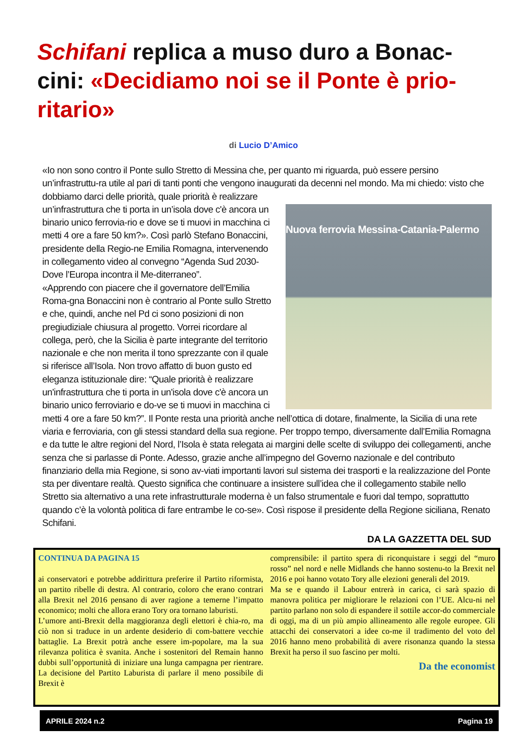Schifani replica a muso duro a Bonac-cini: «Decidiamo noi se il Ponte è prio-ritario»
di Lucio D’Amico
«Io non sono contro il Ponte sullo Stretto di Messina che, per quanto mi riguarda, può essere persino un’infrastruttu-ra utile al pari di tanti ponti che vengono inaugurati da decenni nel mondo. Ma mi chiedo: visto che dobbiamo darci
Nuova ferrovia Messina-Catania-Palermo
delle priorità, quale priorità è realizzare un’infrastruttura che ti porta in un’isola dove c'è ancora un binario unico ferrovia-rio e dove se ti muovi in macchina ci metti 4 ore a fare 50 km?». Così parlò Stefano Bonaccini, presidente della Regio-ne Emilia Romagna, intervenendo in collegamento video al convegno “Agenda Sud 2030-Dove l’Europa incontra il Me-diterraneo”.
«Apprendo con piacere che il governatore dell’Emilia Roma-gna Bonaccini non è contrario al Ponte sullo Stretto e che, quindi, anche nel Pd ci sono posizioni di non pregiudiziale chiusura al progetto. Vorrei ricordare al collega, però, che la Sicilia è parte integrante del territorio nazionale e che non merita il tono sprezzante con il quale si riferisce all’Isola. Non trovo affatto di buon gusto ed eleganza istituzionale dire: “Quale priorità è realizzare un'infrastruttura che ti porta in un'isola dove c'è ancora un binario unico ferroviario e do-ve se ti muovi in macchina ci metti 4 ore a fare 50 km?”. Il Ponte resta una priorità anche nell’ottica di dotare, finalmente, la Sicilia di una rete viaria e ferroviaria, con gli stessi standard della sua regione. Per troppo tempo, diversamente dall’Emilia Romagna e da tutte le altre regioni del Nord, l’Isola è stata relegata ai margini delle scelte di sviluppo dei collegamenti, anche senza che si parlasse di Ponte. Adesso, grazie anche all’impegno del Governo nazionale e del contributo finanziario della mia Regione, si sono av-viati importanti lavori sul sistema dei trasporti e la realizzazione del Ponte sta per diventare realtà. Questo significa che continuare a insistere sull’idea che il collegamento stabile nello Stretto sia alternativo a una rete infrastrutturale moderna è un falso strumentale e fuori dal tempo, soprattutto quando c’è la volontà politica di fare entrambe le co-se». Così rispose il presidente della Regione siciliana, Renato Schifani.
DA LA GAZZETTA DEL SUD
CONTINUA DA PAGINA 15
ai conservatori e potrebbe addirittura preferire il Partito riformista, un partito ribelle di destra. Al contrario, coloro che erano contrari alla Brexit nel 2016 pensano di aver ragione a temerne l’impatto economico; molti che allora erano Tory ora tornano laburisti.
L’umore anti-Brexit della maggioranza degli elettori è chia-ro, ma ciò non si traduce in un ardente desiderio di com-battere vecchie battaglie. La Brexit potrà anche essere im-popolare, ma la sua rilevanza politica è svanita. Anche i sostenitori del Remain hanno dubbi sull’opportunità di iniziare una lunga campagna per rientrare. La decisione del Partito Laburista di parlare il meno possibile di Brexit è
comprensibile: il partito spera di riconquistare i seggi del “muro rosso” nel nord e nelle Midlands che hanno sostenu-to la Brexit nel 2016 e poi hanno votato Tory alle elezioni generali del 2019.
Ma se e quando il Labour entrerà in carica, ci sarà spazio di manovra politica per migliorare le relazioni con l’UE. Alcu-ni nel partito parlano non solo di espandere il sottile accor-do commerciale di oggi, ma di un più ampio allineamento alle regole europee. Gli attacchi dei conservatori a idee co-me il tradimento del voto del 2016 hanno meno probabilità di avere risonanza quando la stessa Brexit ha perso il suo fascino per molti.
Da the economist
APRILE 2024 n.2 Pagina 19